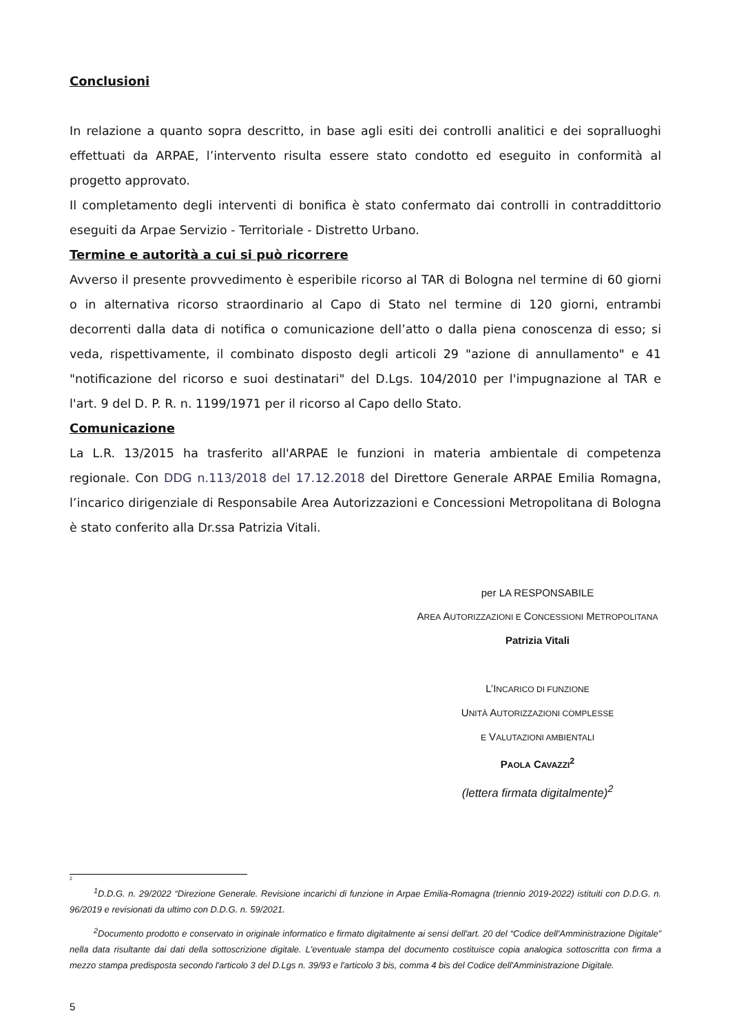Conclusioni
In relazione a quanto sopra descritto, in base agli esiti dei controlli analitici e dei sopralluoghi effettuati da ARPAE, l’intervento risulta essere stato condotto ed eseguito in conformità al progetto approvato.
Il completamento degli interventi di bonifica è stato confermato dai controlli in contraddittorio eseguiti da Arpae Servizio - Territoriale - Distretto Urbano.
Termine e autorità a cui si può ricorrere
Avverso il presente provvedimento è esperibile ricorso al TAR di Bologna nel termine di 60 giorni o in alternativa ricorso straordinario al Capo di Stato nel termine di 120 giorni, entrambi decorrenti dalla data di notifica o comunicazione dell’atto o dalla piena conoscenza di esso; si veda, rispettivamente, il combinato disposto degli articoli 29 "azione di annullamento" e 41 "notificazione del ricorso e suoi destinatari" del D.Lgs. 104/2010 per l'impugnazione al TAR e l'art. 9 del D. P. R. n. 1199/1971 per il ricorso al Capo dello Stato.
Comunicazione
La L.R. 13/2015 ha trasferito all'ARPAE le funzioni in materia ambientale di competenza regionale. Con DDG n.113/2018 del 17.12.2018 del Direttore Generale ARPAE Emilia Romagna, l’incarico dirigenziale di Responsabile Area Autorizzazioni e Concessioni Metropolitana di Bologna è stato conferito alla Dr.ssa Patrizia Vitali.
per LA RESPONSABILE
AREA AUTORIZZAZIONI E CONCESSIONI METROPOLITANA
Patrizia Vitali
L’INCARICO DI FUNZIONE
UNITÀ AUTORIZZAZIONI COMPLESSE
E VALUTAZIONI AMBIENTALI
PAOLA CAVAZZI<sup>2</sup>
(lettera firmata digitalmente)<sup>2</sup>
2
<sup>1</sup> D.D.G. n. 29/2022 “Direzione Generale. Revisione incarichi di funzione in Arpae Emilia-Romagna (triennio 2019-2022) istituiti con D.D.G. n. 96/2019 e revisionati da ultimo con D.D.G. n. 59/2021.
<sup>2</sup> Documento prodotto e conservato in originale informatico e firmato digitalmente ai sensi dell'art. 20 del “Codice dell'Amministrazione Digitale” nella data risultante dai dati della sottoscrizione digitale. L'eventuale stampa del documento costituisce copia analogica sottoscritta con firma a mezzo stampa predisposta secondo l'articolo 3 del D.Lgs n. 39/93 e l'articolo 3 bis, comma 4 bis del Codice dell'Amministrazione Digitale.
5